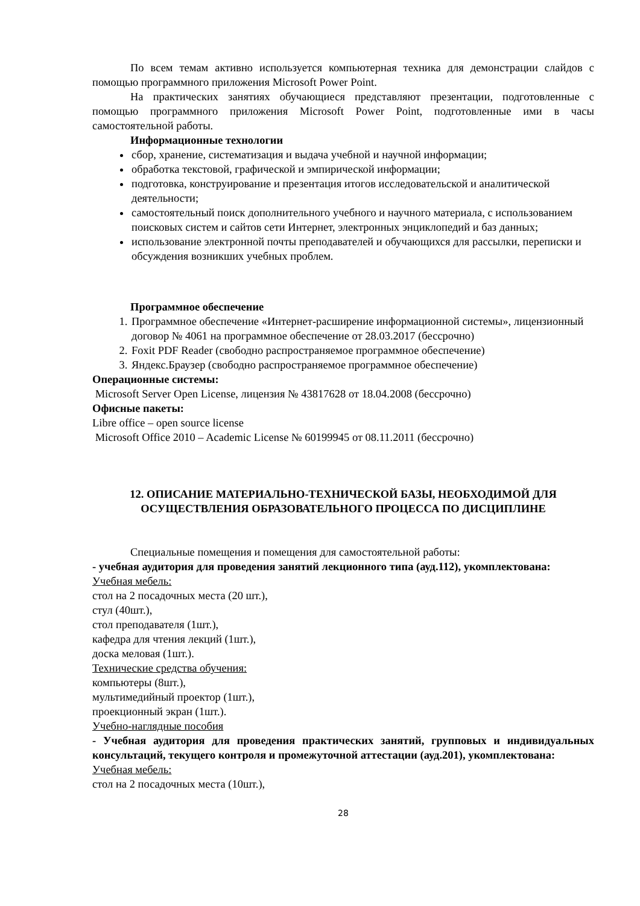По всем темам активно используется компьютерная техника для демонстрации слайдов с помощью программного приложения Microsoft Power Point.
На практических занятиях обучающиеся представляют презентации, подготовленные с помощью программного приложения Microsoft Power Point, подготовленные ими в часы самостоятельной работы.
Информационные технологии
сбор, хранение, систематизация и выдача учебной и научной информации;
обработка текстовой, графической и эмпирической информации;
подготовка, конструирование и презентация итогов исследовательской и аналитической деятельности;
самостоятельный поиск дополнительного учебного и научного материала, с использованием поисковых систем и сайтов сети Интернет, электронных энциклопедий и баз данных;
использование электронной почты преподавателей и обучающихся для рассылки, переписки и обсуждения возникших учебных проблем.
Программное обеспечение
1. Программное обеспечение «Интернет-расширение информационной системы», лицензионный договор № 4061 на программное обеспечение от 28.03.2017 (бессрочно)
2. Foxit PDF Reader (свободно распространяемое программное обеспечение)
3. Яндекс.Браузер (свободно распространяемое программное обеспечение)
Операционные системы:
Microsoft Server Open License, лицензия № 43817628 от 18.04.2008 (бессрочно)
Офисные пакеты:
Libre office – open source license
Microsoft Office 2010 – Academic License № 60199945 от 08.11.2011 (бессрочно)
12. ОПИСАНИЕ МАТЕРИАЛЬНО-ТЕХНИЧЕСКОЙ БАЗЫ, НЕОБХОДИМОЙ ДЛЯ ОСУЩЕСТВЛЕНИЯ ОБРАЗОВАТЕЛЬНОГО ПРОЦЕССА ПО ДИСЦИПЛИНЕ
Специальные помещения и помещения для самостоятельной работы:
- учебная аудитория для проведения занятий лекционного типа (ауд.112), укомплектована:
Учебная мебель:
стол на 2 посадочных места (20 шт.),
стул (40шт.),
стол преподавателя (1шт.),
кафедра для чтения лекций (1шт.),
доска меловая (1шт.).
Технические средства обучения:
компьютеры (8шт.),
мультимедийный проектор (1шт.),
проекционный экран (1шт.).
Учебно-наглядные пособия
- Учебная аудитория для проведения практических занятий, групповых и индивидуальных консультаций, текущего контроля и промежуточной аттестации (ауд.201), укомплектована:
Учебная мебель:
стол на 2 посадочных места (10шт.),
28